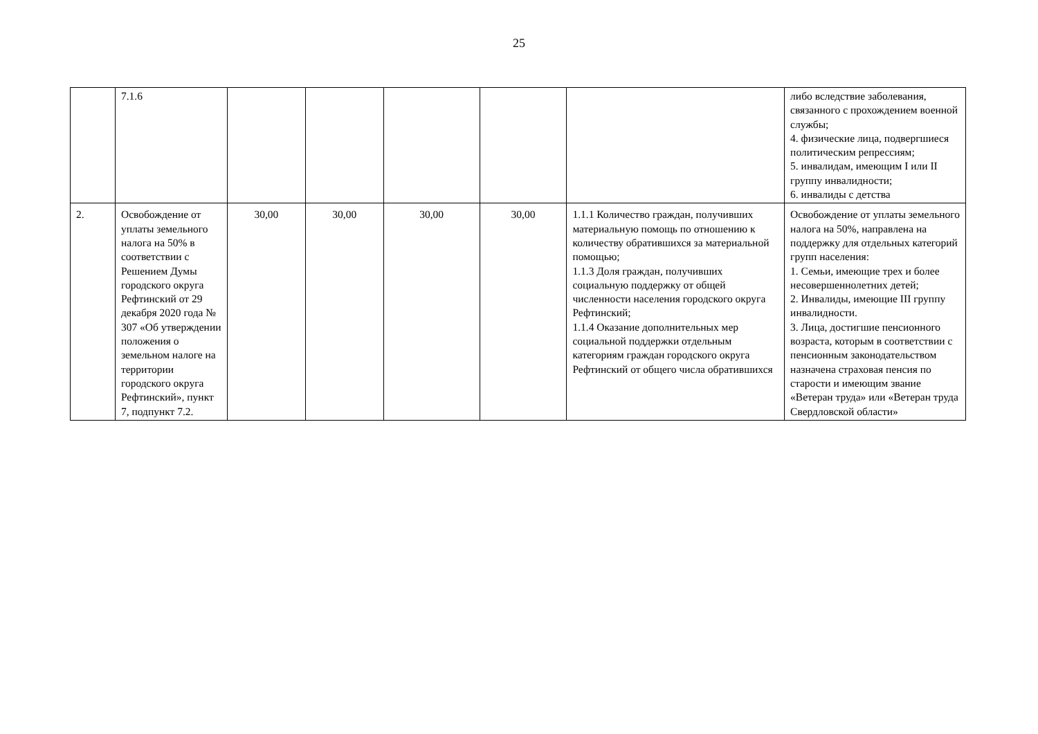25
| | 7.1.6 | | | | | | либо вследствие заболевания, связанного с прохождением военной службы; 4. физические лица, подвергшиеся политическим репрессиям; 5. инвалидам, имеющим I или II группу инвалидности; 6. инвалиды с детства |
| 2. | Освобождение от уплаты земельного налога на 50% в соответствии с Решением Думы городского округа Рефтинский от 29 декабря 2020 года № 307 «Об утверждении положения о земельном налоге на территории городского округа Рефтинский», пункт 7, подпункт 7.2. | 30,00 | 30,00 | 30,00 | 30,00 | 1.1.1 Количество граждан, получивших материальную помощь по отношению к количеству обратившихся за материальной помощью; 1.1.3 Доля граждан, получивших социальную поддержку от общей численности населения городского округа Рефтинский; 1.1.4 Оказание дополнительных мер социальной поддержки отдельным категориям граждан городского округа Рефтинский от общего числа обратившихся | Освобождение от уплаты земельного налога на 50%, направлена на поддержку для отдельных категорий групп населения: 1. Семьи, имеющие трех и более несовершеннолетних детей; 2. Инвалиды, имеющие III группу инвалидности. 3. Лица, достигшие пенсионного возраста, которым в соответствии с пенсионным законодательством назначена страховая пенсия по старости и имеющим звание «Ветеран труда» или «Ветеран труда Свердловской области» |